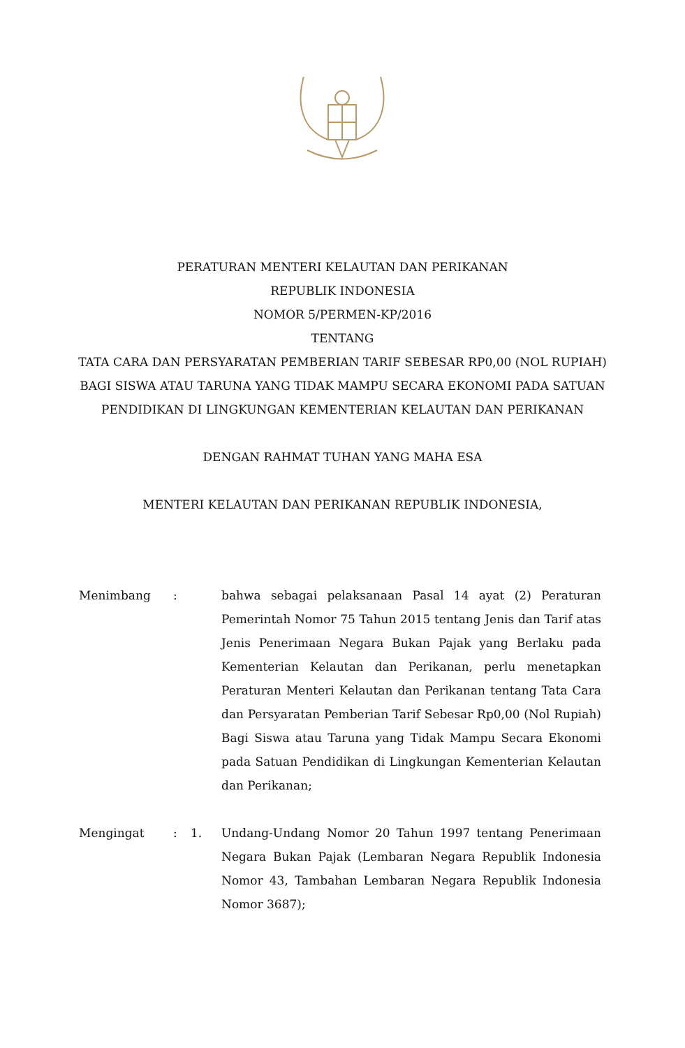PERATURAN MENTERI KELAUTAN DAN PERIKANAN
REPUBLIK INDONESIA
NOMOR 5/PERMEN-KP/2016
TENTANG
TATA CARA DAN PERSYARATAN PEMBERIAN TARIF SEBESAR RP0,00 (NOL RUPIAH) BAGI SISWA ATAU TARUNA YANG TIDAK MAMPU SECARA EKONOMI PADA SATUAN PENDIDIKAN DI LINGKUNGAN KEMENTERIAN KELAUTAN DAN PERIKANAN
DENGAN RAHMAT TUHAN YANG MAHA ESA
MENTERI KELAUTAN DAN PERIKANAN REPUBLIK INDONESIA,
Menimbang : bahwa sebagai pelaksanaan Pasal 14 ayat (2) Peraturan Pemerintah Nomor 75 Tahun 2015 tentang Jenis dan Tarif atas Jenis Penerimaan Negara Bukan Pajak yang Berlaku pada Kementerian Kelautan dan Perikanan, perlu menetapkan Peraturan Menteri Kelautan dan Perikanan tentang Tata Cara dan Persyaratan Pemberian Tarif Sebesar Rp0,00 (Nol Rupiah) Bagi Siswa atau Taruna yang Tidak Mampu Secara Ekonomi pada Satuan Pendidikan di Lingkungan Kementerian Kelautan dan Perikanan;
Mengingat : 1. Undang-Undang Nomor 20 Tahun 1997 tentang Penerimaan Negara Bukan Pajak (Lembaran Negara Republik Indonesia Nomor 43, Tambahan Lembaran Negara Republik Indonesia Nomor 3687);